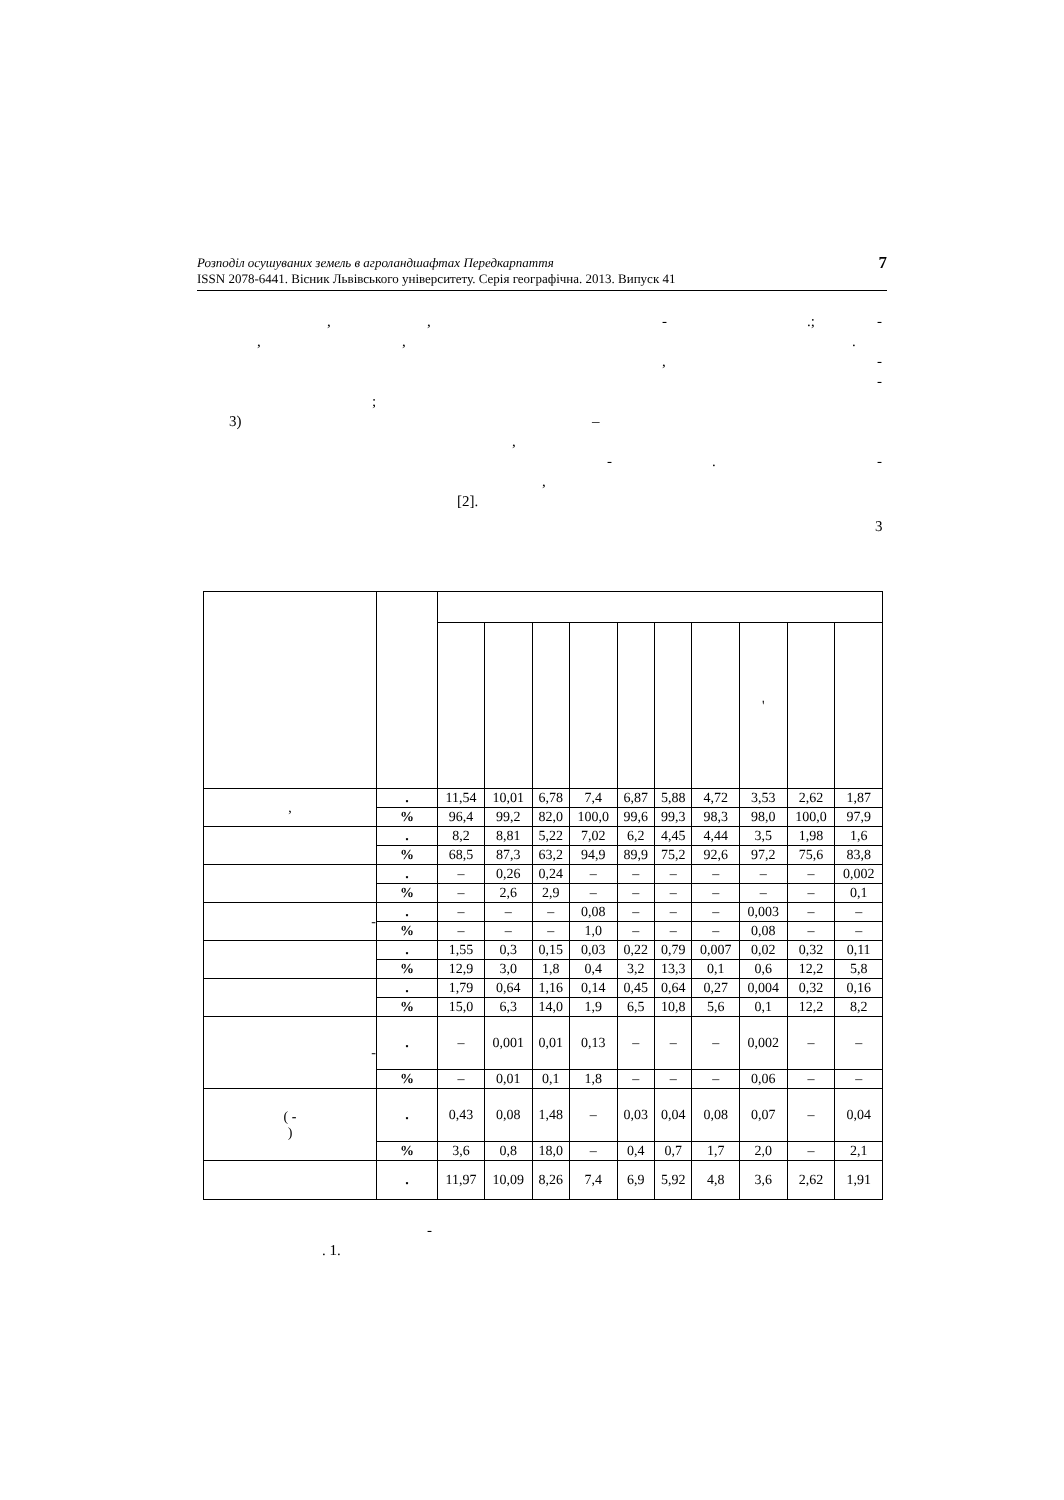Розподіл осушуваних земель в агроландшафтах Передкарпаття
ISSN 2078-6441. Вісник Львівського університету. Серія географічна. 2013. Випуск 41
7
,, -.; -
,,.
, -
-
;
3) –
,
-. -
,
[2].
3
| | | | | | | | | | ' | | |
| , | . | 11,54 | 10,01 | 6,78 | 7,4 | 6,87 | 5,88 | 4,72 | 3,53 | 2,62 | 1,87 |
| | % | 96,4 | 99,2 | 82,0 | 100,0 | 99,6 | 99,3 | 98,3 | 98,0 | 100,0 | 97,9 |
| | . | 8,2 | 8,81 | 5,22 | 7,02 | 6,2 | 4,45 | 4,44 | 3,5 | 1,98 | 1,6 |
| | % | 68,5 | 87,3 | 63,2 | 94,9 | 89,9 | 75,2 | 92,6 | 97,2 | 75,6 | 83,8 |
| | . | – | 0,26 | 0,24 | – | – | – | – | – | – | 0,002 |
| | % | – | 2,6 | 2,9 | – | – | – | – | – | – | 0,1 |
| - | . | – | – | – | 0,08 | – | – | – | 0,003 | – | – |
| | % | – | – | – | 1,0 | – | – | – | 0,08 | – | – |
| | . | 1,55 | 0,3 | 0,15 | 0,03 | 0,22 | 0,79 | 0,007 | 0,02 | 0,32 | 0,11 |
| | % | 12,9 | 3,0 | 1,8 | 0,4 | 3,2 | 13,3 | 0,1 | 0,6 | 12,2 | 5,8 |
| | . | 1,79 | 0,64 | 1,16 | 0,14 | 0,45 | 0,64 | 0,27 | 0,004 | 0,32 | 0,16 |
| | % | 15,0 | 6,3 | 14,0 | 1,9 | 6,5 | 10,8 | 5,6 | 0,1 | 12,2 | 8,2 |
| - | . | – | 0,001 | 0,01 | 0,13 | – | – | – | 0,002 | – | – |
| | % | – | 0,01 | 0,1 | 1,8 | – | – | – | 0,06 | – | – |
| ( - ) | . | 0,43 | 0,08 | 1,48 | – | 0,03 | 0,04 | 0,08 | 0,07 | – | 0,04 |
| | % | 3,6 | 0,8 | 18,0 | – | 0,4 | 0,7 | 1,7 | 2,0 | – | 2,1 |
| | . | 11,97 | 10,09 | 8,26 | 7,4 | 6,9 | 5,92 | 4,8 | 3,6 | 2,62 | 1,91 |
-
. 1.